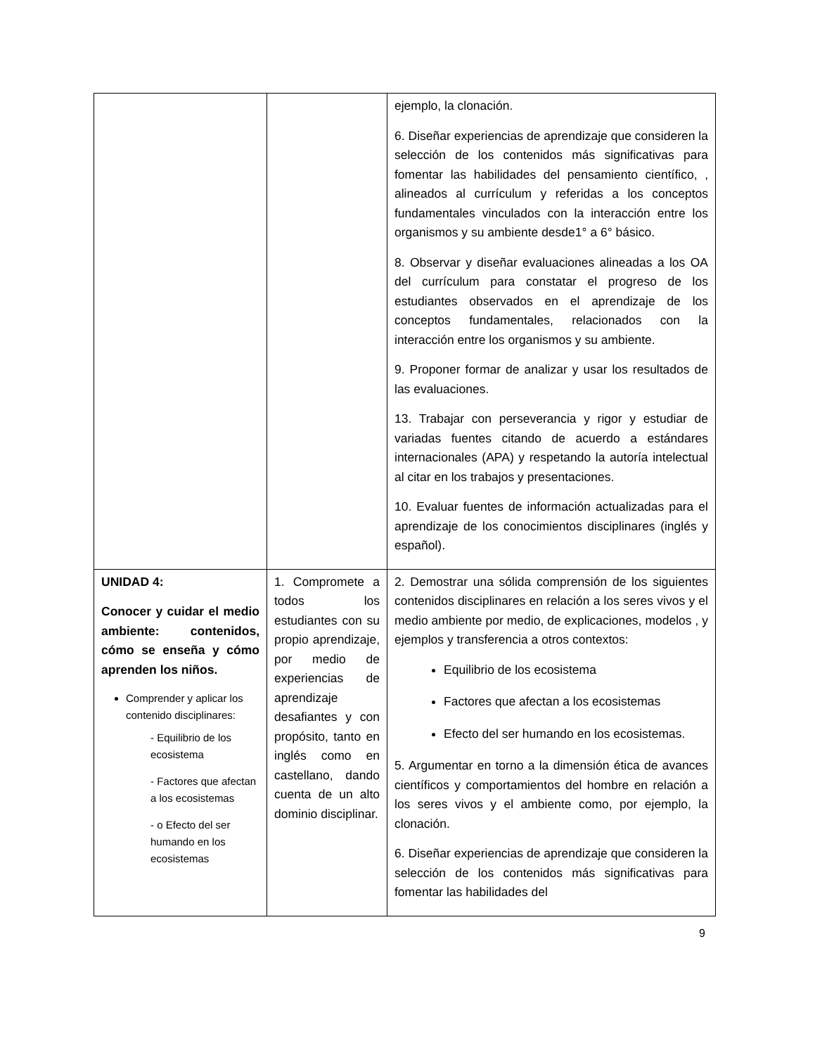| | | ejemplo, la clonación. 6. Diseñar experiencias de aprendizaje que consideren la selección de los contenidos más significativas para fomentar las habilidades del pensamiento científico, , alineados al currículum y referidas a los conceptos fundamentales vinculados con la interacción entre los organismos y su ambiente desde1° a 6° básico. 8. Observar y diseñar evaluaciones alineadas a los OA del currículum para constatar el progreso de los estudiantes observados en el aprendizaje de los conceptos fundamentales, relacionados con la interacción entre los organismos y su ambiente. 9. Proponer formar de analizar y usar los resultados de las evaluaciones. 13. Trabajar con perseverancia y rigor y estudiar de variadas fuentes citando de acuerdo a estándares internacionales (APA) y respetando la autoría intelectual al citar en los trabajos y presentaciones. 10. Evaluar fuentes de información actualizadas para el aprendizaje de los conocimientos disciplinares (inglés y español). |
| UNIDAD 4: Conocer y cuidar el medio ambiente: contenidos, cómo se enseña y cómo aprenden los niños. Comprender y aplicar los contenido disciplinares: - Equilibrio de los ecosistema - Factores que afectan a los ecosistemas - o Efecto del ser humando en los ecosistemas | 1. Compromete a todos los estudiantes con su propio aprendizaje, por medio de experiencias de aprendizaje desafiantes y con propósito, tanto en inglés como en castellano, dando cuenta de un alto dominio disciplinar. | 2. Demostrar una sólida comprensión de los siguientes contenidos disciplinares en relación a los seres vivos y el medio ambiente por medio, de explicaciones, modelos , y ejemplos y transferencia a otros contextos: Equilibrio de los ecosistema Factores que afectan a los ecosistemas Efecto del ser humando en los ecosistemas. 5. Argumentar en torno a la dimensión ética de avances científicos y comportamientos del hombre en relación a los seres vivos y el ambiente como, por ejemplo, la clonación. 6. Diseñar experiencias de aprendizaje que consideren la selección de los contenidos más significativas para fomentar las habilidades del |
9